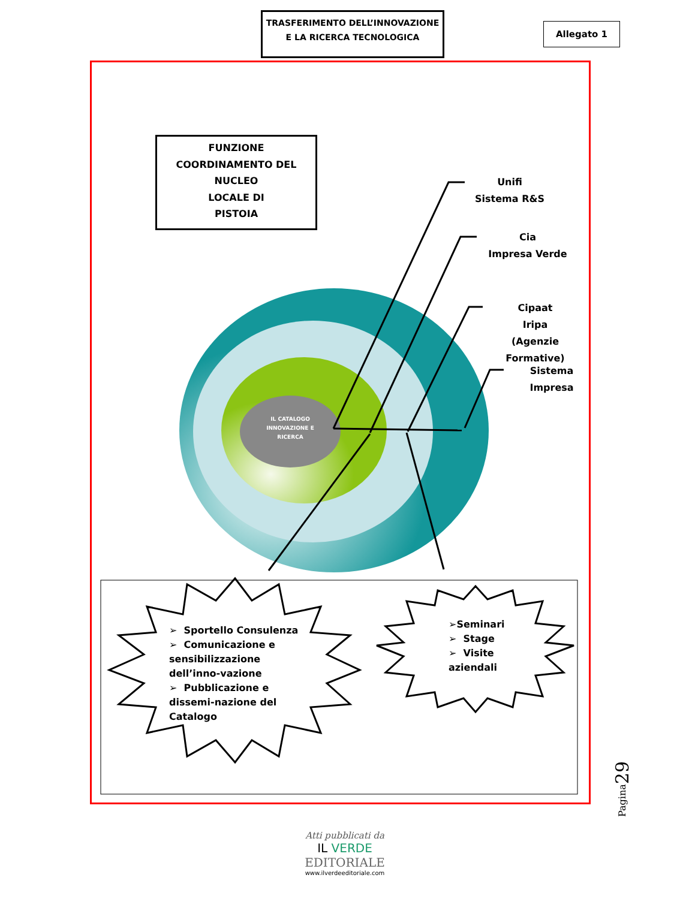TRASFERIMENTO DELL’INNOVAZIONE
E LA RICERCA TECNOLOGICA
Allegato 1
FUNZIONE
COORDINAMENTO DEL
NUCLEO
LOCALE DI
PISTOIA
IL CATALOGO INNOVAZIONE E RICERCA
Unifi
Sistema R&S
Cia
Impresa Verde
Cipaat
Iripa
(Agenzie Formative)
Sistema
Impresa
➢ Sportello Consulenza
➢ Comunicazione e sensibilizzazione dell’inno-vazione
➢ Pubblicazione e dissemi-nazione del Catalogo
➢Seminari
➢ Stage
➢ Visite aziendali
Pagina29
Atti pubblicati da
IL VERDE
EDITORIALE
www.ilverdeeditoriale.com